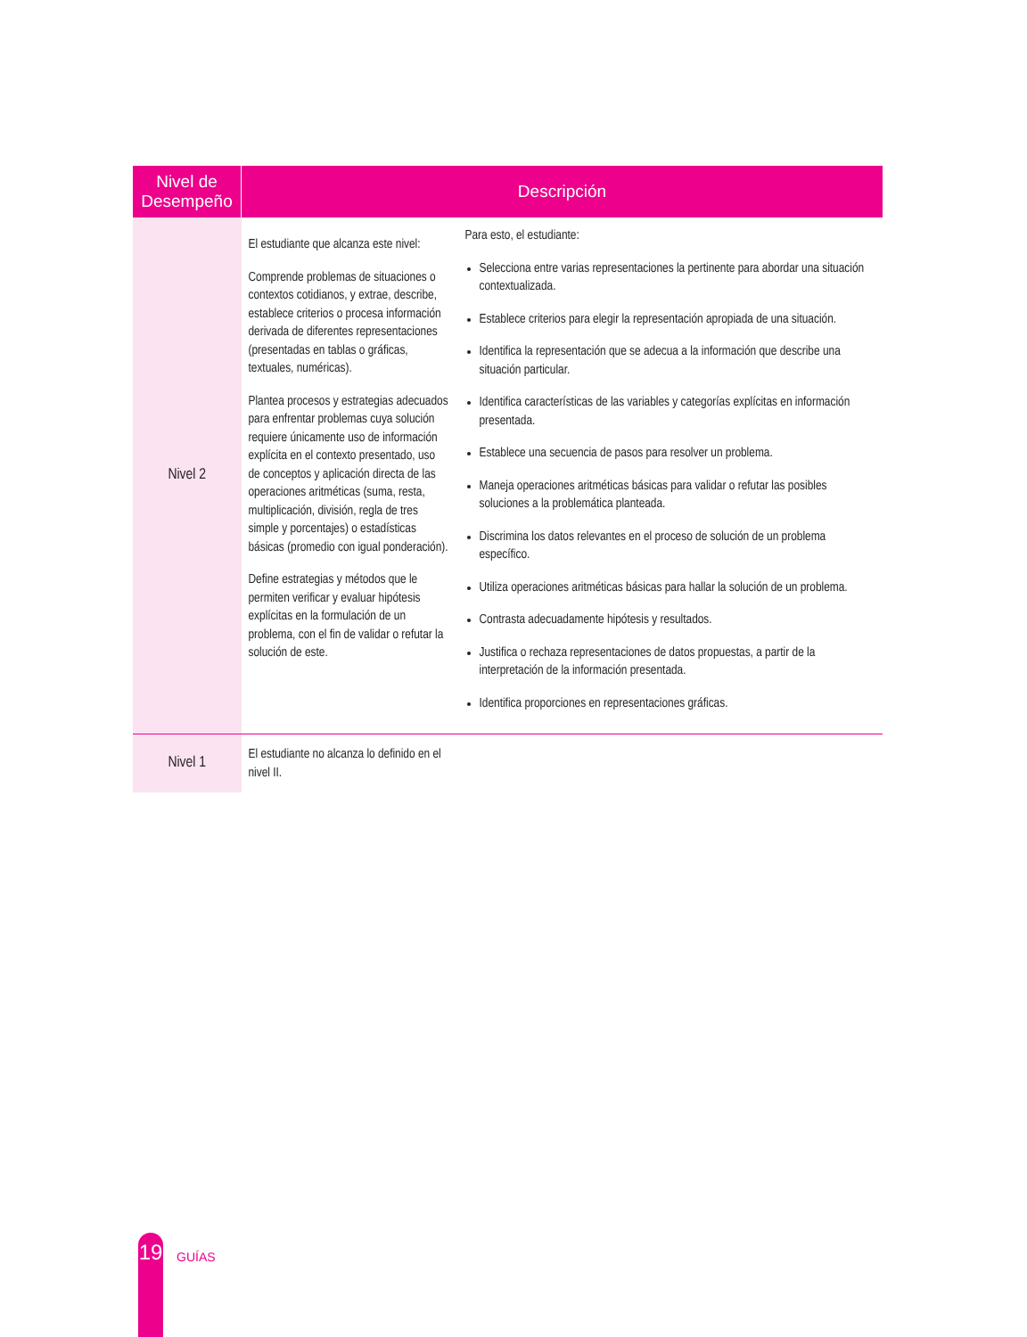| Nivel de Desempeño | Descripción | |
| --- | --- | --- |
| Nivel 2 | El estudiante que alcanza este nivel: Comprende problemas de situaciones o contextos cotidianos, y extrae, describe, establece criterios o procesa información derivada de diferentes representaciones (presentadas en tablas o gráficas, textuales, numéricas). Plantea procesos y estrategias adecuados para enfrentar problemas cuya solución requiere únicamente uso de información explícita en el contexto presentado, uso de conceptos y aplicación directa de las operaciones aritméticas (suma, resta, multiplicación, división, regla de tres simple y porcentajes) o estadísticas básicas (promedio con igual ponderación). Define estrategias y métodos que le permiten verificar y evaluar hipótesis explícitas en la formulación de un problema, con el fin de validar o refutar la solución de este. | Para esto, el estudiante: Selecciona entre varias representaciones la pertinente para abordar una situación contextualizada. Establece criterios para elegir la representación apropiada de una situación. Identifica la representación que se adecua a la información que describe una situación particular. Identifica características de las variables y categorías explícitas en información presentada. Establece una secuencia de pasos para resolver un problema. Maneja operaciones aritméticas básicas para validar o refutar las posibles soluciones a la problemática planteada. Discrimina los datos relevantes en el proceso de solución de un problema específico. Utiliza operaciones aritméticas básicas para hallar la solución de un problema. Contrasta adecuadamente hipótesis y resultados. Justifica o rechaza representaciones de datos propuestas, a partir de la interpretación de la información presentada. Identifica proporciones en representaciones gráficas. |
| Nivel 1 | El estudiante no alcanza lo definido en el nivel II. | |
19
GUÍAS